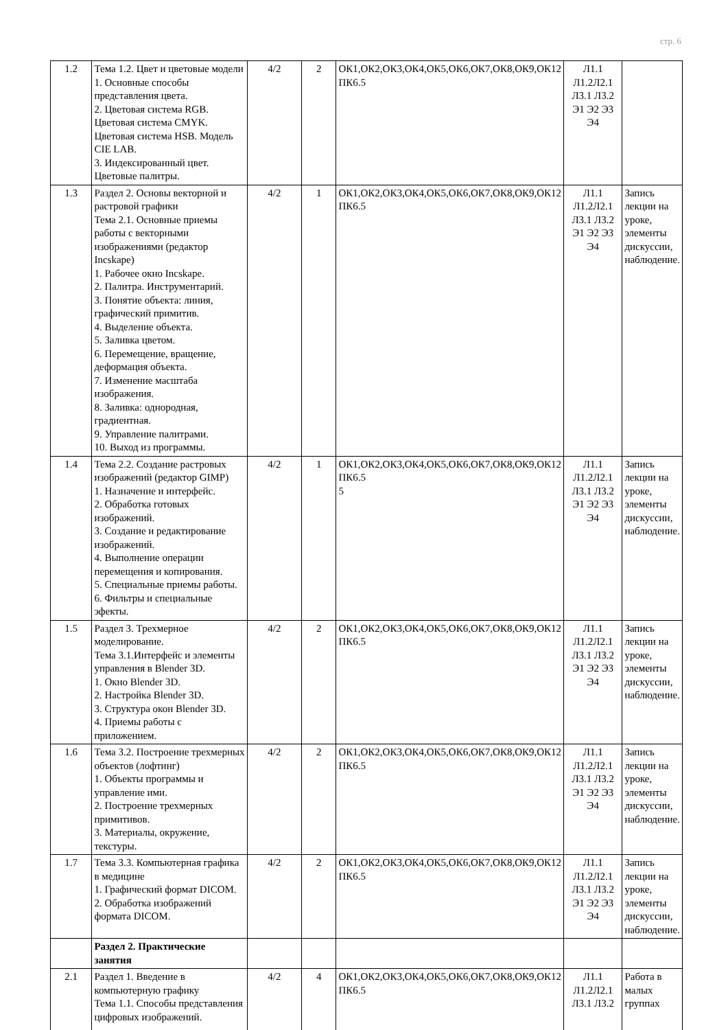стр. 6
| 1.2 | Тема 1.2. Цвет и цветовые модели 1. Основные способы представления цвета. 2. Цветовая система RGB. Цветовая система CMYK. Цветовая система HSB. Модель CIE LAB. 3. Индексированный цвет. Цветовые палитры. | 4/2 | 2 | ОК1,ОК2,ОК3,ОК4,ОК5,ОК6,ОК7,ОК8,ОК9,ОК12 ПК6.5 | Л1.1 Л1.2Л2.1 Л3.1 Л3.2 Э1 Э2 Э3 Э4 | |
| 1.3 | Раздел 2. Основы векторной и растровой графики Тема 2.1. Основные приемы работы с векторными изображениями (редактор Incskape) 1. Рабочее окно Incskape. 2. Палитра. Инструментарий. 3. Понятие объекта: линия, графический примитив. 4. Выделение объекта. 5. Заливка цветом. 6. Перемещение, вращение, деформация объекта. 7. Изменение масштаба изображения. 8. Заливка: однородная, градиентная. 9. Управление палитрами. 10. Выход из программы. | 4/2 | 1 | ОК1,ОК2,ОК3,ОК4,ОК5,ОК6,ОК7,ОК8,ОК9,ОК12 ПК6.5 | Л1.1 Л1.2Л2.1 Л3.1 Л3.2 Э1 Э2 Э3 Э4 | Запись лекции на уроке, элементы дискуссии, наблюдение. |
| 1.4 | Тема 2.2. Создание растровых изображений (редактор GIMP) 1. Назначение и интерфейс. 2. Обработка готовых изображений. 3. Создание и редактирование изображений. 4. Выполнение операции перемещения и копирования. 5. Специальные приемы работы. 6. Фильтры и специальные эфекты. | 4/2 | 1 | ОК1,ОК2,ОК3,ОК4,ОК5,ОК6,ОК7,ОК8,ОК9,ОК12 ПК6.5 5 | Л1.1 Л1.2Л2.1 Л3.1 Л3.2 Э1 Э2 Э3 Э4 | Запись лекции на уроке, элементы дискуссии, наблюдение. |
| 1.5 | Раздел 3. Трехмерное моделирование. Тема 3.1.Интерфейс и элементы управления в Blender 3D. 1. Окно Blender 3D. 2. Настройка Blender 3D. 3. Структура окон Blender 3D. 4. Приемы работы с приложением. | 4/2 | 2 | ОК1,ОК2,ОК3,ОК4,ОК5,ОК6,ОК7,ОК8,ОК9,ОК12 ПК6.5 | Л1.1 Л1.2Л2.1 Л3.1 Л3.2 Э1 Э2 Э3 Э4 | Запись лекции на уроке, элементы дискуссии, наблюдение. |
| 1.6 | Тема 3.2. Построение трехмерных объектов (лофтинг) 1. Объекты программы и управление ими. 2. Построение трехмерных примитивов. 3. Материалы, окружение, текстуры. | 4/2 | 2 | ОК1,ОК2,ОК3,ОК4,ОК5,ОК6,ОК7,ОК8,ОК9,ОК12 ПК6.5 | Л1.1 Л1.2Л2.1 Л3.1 Л3.2 Э1 Э2 Э3 Э4 | Запись лекции на уроке, элементы дискуссии, наблюдение. |
| 1.7 | Тема 3.3. Компьютерная графика в медицине 1. Графический формат DICOM. 2. Обработка изображений формата DICOM. | 4/2 | 2 | ОК1,ОК2,ОК3,ОК4,ОК5,ОК6,ОК7,ОК8,ОК9,ОК12 ПК6.5 | Л1.1 Л1.2Л2.1 Л3.1 Л3.2 Э1 Э2 Э3 Э4 | Запись лекции на уроке, элементы дискуссии, наблюдение. |
| | Раздел 2. Практические занятия | | | | | |
| 2.1 | Раздел 1. Введение в компьютерную графику Тема 1.1. Способы представления цифровых изображений. | 4/2 | 4 | ОК1,ОК2,ОК3,ОК4,ОК5,ОК6,ОК7,ОК8,ОК9,ОК12 ПК6.5 | Л1.1 Л1.2Л2.1 Л3.1 Л3.2 | Работа в малых группах |